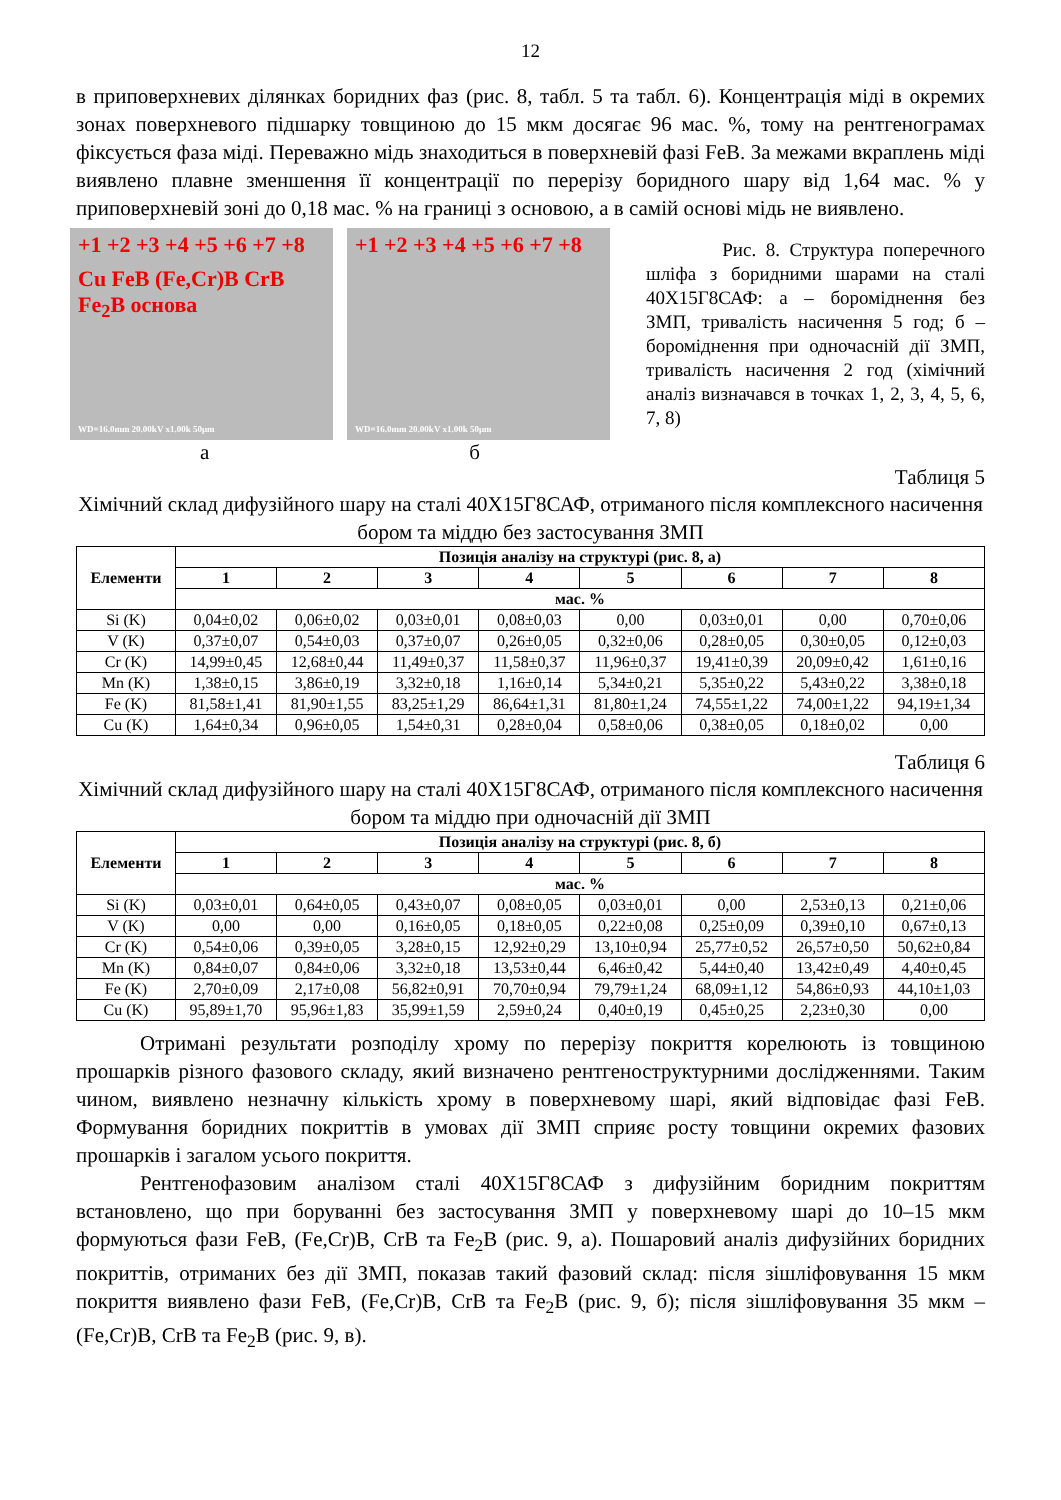12
в приповерхневих ділянках боридних фаз (рис. 8, табл. 5 та табл. 6). Концентрація міді в окремих зонах поверхневого підшарку товщиною до 15 мкм досягає 96 мас. %, тому на рентгенограмах фіксується фаза міді. Переважно мідь знаходиться в поверхневій фазі FeB. За межами вкраплень міді виявлено плавне зменшення її концентрації по перерізу боридного шару від 1,64 мас. % у приповерхневій зоні до 0,18 мас. % на границі з основою, а в самій основі мідь не виявлено.
+1 +2 +3 +4 +5 +6 +7 +8
Cu FeB (Fe,Cr)B CrB Fe<sub>2</sub>B основа
WD=16.0mm 20.00kV x1.00k 50μm
+1 +2 +3 +4 +5 +6 +7 +8
WD=16.0mm 20.00kV x1.00k 50μm
а б
Рис. 8. Структура поперечного шліфа з боридними шарами на сталі 40Х15Г8САФ: а – бороміднення без ЗМП, тривалість насичення 5 год; б – бороміднення при одночасній дії ЗМП, тривалість насичення 2 год (хімічний аналіз визначався в точках 1, 2, 3, 4, 5, 6, 7, 8)
Таблиця 5
Хімічний склад дифузійного шару на сталі 40Х15Г8САФ, отриманого після комплексного насичення бором та міддю без застосування ЗМП
| Елементи | Позиція аналізу на структурі (рис. 8, а) | | | | | | | |
| --- | --- | --- | --- | --- | --- | --- | --- | --- |
| | 1 | 2 | 3 | 4 | 5 | 6 | 7 | 8 |
| | мас. % | | | | | | | |
| Si (K) | 0,04±0,02 | 0,06±0,02 | 0,03±0,01 | 0,08±0,03 | 0,00 | 0,03±0,01 | 0,00 | 0,70±0,06 |
| V (K) | 0,37±0,07 | 0,54±0,03 | 0,37±0,07 | 0,26±0,05 | 0,32±0,06 | 0,28±0,05 | 0,30±0,05 | 0,12±0,03 |
| Cr (K) | 14,99±0,45 | 12,68±0,44 | 11,49±0,37 | 11,58±0,37 | 11,96±0,37 | 19,41±0,39 | 20,09±0,42 | 1,61±0,16 |
| Mn (K) | 1,38±0,15 | 3,86±0,19 | 3,32±0,18 | 1,16±0,14 | 5,34±0,21 | 5,35±0,22 | 5,43±0,22 | 3,38±0,18 |
| Fe (K) | 81,58±1,41 | 81,90±1,55 | 83,25±1,29 | 86,64±1,31 | 81,80±1,24 | 74,55±1,22 | 74,00±1,22 | 94,19±1,34 |
| Cu (K) | 1,64±0,34 | 0,96±0,05 | 1,54±0,31 | 0,28±0,04 | 0,58±0,06 | 0,38±0,05 | 0,18±0,02 | 0,00 |
Таблиця 6
Хімічний склад дифузійного шару на сталі 40Х15Г8САФ, отриманого після комплексного насичення бором та міддю при одночасній дії ЗМП
| Елементи | Позиція аналізу на структурі (рис. 8, б) | | | | | | | |
| --- | --- | --- | --- | --- | --- | --- | --- | --- |
| | 1 | 2 | 3 | 4 | 5 | 6 | 7 | 8 |
| | мас. % | | | | | | | |
| Si (K) | 0,03±0,01 | 0,64±0,05 | 0,43±0,07 | 0,08±0,05 | 0,03±0,01 | 0,00 | 2,53±0,13 | 0,21±0,06 |
| V (K) | 0,00 | 0,00 | 0,16±0,05 | 0,18±0,05 | 0,22±0,08 | 0,25±0,09 | 0,39±0,10 | 0,67±0,13 |
| Cr (K) | 0,54±0,06 | 0,39±0,05 | 3,28±0,15 | 12,92±0,29 | 13,10±0,94 | 25,77±0,52 | 26,57±0,50 | 50,62±0,84 |
| Mn (K) | 0,84±0,07 | 0,84±0,06 | 3,32±0,18 | 13,53±0,44 | 6,46±0,42 | 5,44±0,40 | 13,42±0,49 | 4,40±0,45 |
| Fe (K) | 2,70±0,09 | 2,17±0,08 | 56,82±0,91 | 70,70±0,94 | 79,79±1,24 | 68,09±1,12 | 54,86±0,93 | 44,10±1,03 |
| Cu (K) | 95,89±1,70 | 95,96±1,83 | 35,99±1,59 | 2,59±0,24 | 0,40±0,19 | 0,45±0,25 | 2,23±0,30 | 0,00 |
Отримані результати розподілу хрому по перерізу покриття корелюють із товщиною прошарків різного фазового складу, який визначено рентгеноструктурними дослідженнями. Таким чином, виявлено незначну кількість хрому в поверхневому шарі, який відповідає фазі FeB. Формування боридних покриттів в умовах дії ЗМП сприяє росту товщини окремих фазових прошарків і загалом усього покриття.
Рентгенофазовим аналізом сталі 40Х15Г8САФ з дифузійним боридним покриттям встановлено, що при боруванні без застосування ЗМП у поверхневому шарі до 10–15 мкм формуються фази FeB, (Fe,Cr)B, CrB та Fe<sub>2</sub>B (рис. 9, а). Пошаровий аналіз дифузійних боридних покриттів, отриманих без дії ЗМП, показав такий фазовий склад: після зішліфовування 15 мкм покриття виявлено фази FeB, (Fe,Cr)B, CrB та Fe<sub>2</sub>B (рис. 9, б); після зішліфовування 35 мкм – (Fe,Cr)B, CrB та Fe<sub>2</sub>B (рис. 9, в).